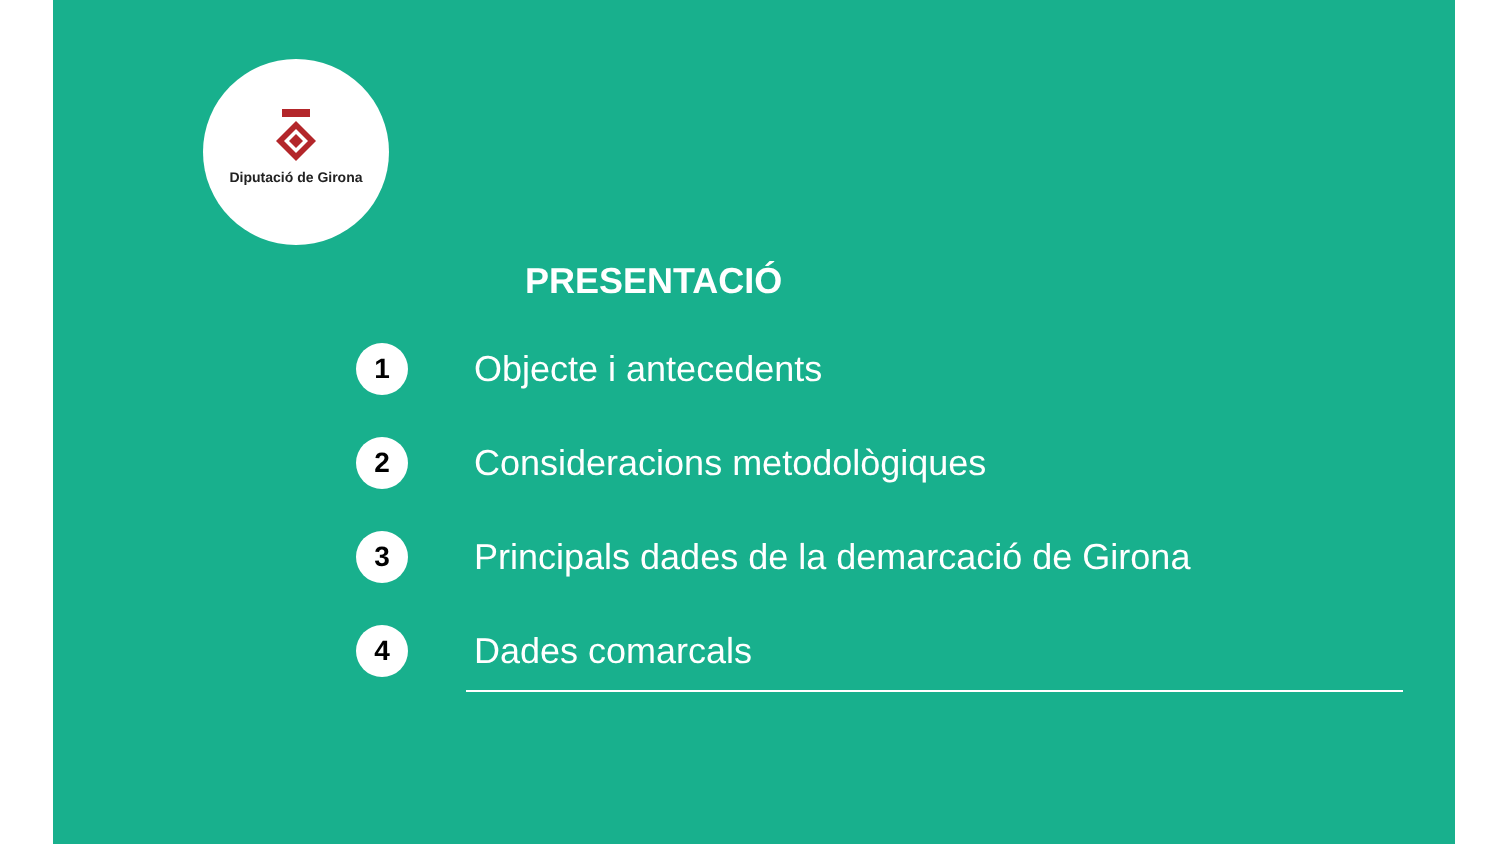Diputació de Girona
PRESENTACIÓ
1
Objecte i antecedents
2
Consideracions metodològiques
3
Principals dades de la demarcació de Girona
4
Dades comarcals